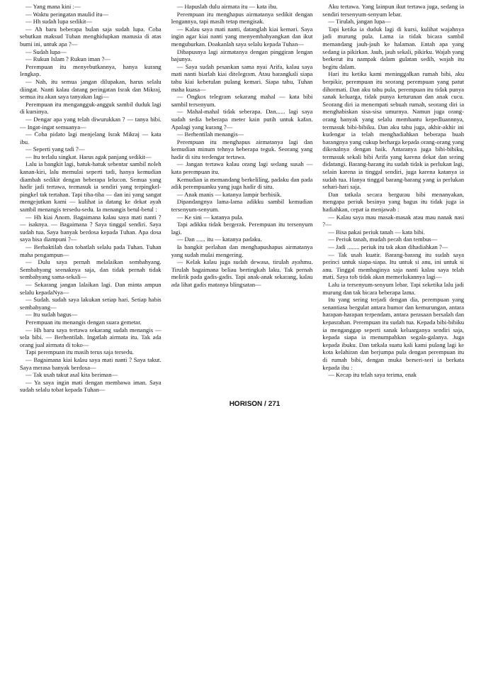— Yang mana kini :—
— Waktu peringatan maulid itu—
— Hh sudah lupa sedikit—
— Ah baru beberapa bulan saja sudah lupa. Coba sebutkan maksud Tuban menghidupkan manusia di atas bumi ini, untuk apa ?—
— Sudah lupa—
— Rukun Islam ? Rukun iman ?—
Perempuan itu menyebutkannya, hanya kurang lengkap.
— Nah, itu semua jangan dilupakan, harus selalu diingat. Nanti kalau datang peringatan Israk dan Mikraj, semua itu akan saya tanyakan lagi—
Perempuan itu mengangguk-angguk sambil duduk lagi di kursinya.
— Dengar apa yang telah diwurukkan ? — tanya bibi. — Ingat-ingat semuanya—
— Coba pidato lagi menjelang Israk Mikraj — kata ibu.
— Seperti yang tadi ?—
— Itu terlalu singkat. Harus agak panjang sedikit—
Lalu ia bangkit lagi, batuk-batuk sebentar sambil noleh kanan-kiri, lalu memulai seperti tadi, hanya kemudian diambah sedikit dengan beberapa lelucon. Semua yang hadir jadi tertawa, termasuk ia sendiri yang terpingkel-pingkel tak tertahan. Tapi tiba-tiba — dan ini yang sangat mengejutkan kami — kulihat ia datang ke dekat ayah sambil menangis tersedu-sedu. Ia menangis betul-betul :
— Hh kiai Anom. Bagaimana kalau saya mati nanti ? — isaknya. — Bagaimana ? Saya tinggal sendiri. Saya sudah tua. Saya banyak berdosa kepada Tuhan. Apa dosa saya bisa diampuni ?—
— Berbaktilah dan tobatlah selalu pada Tuhan. Tuhan maha pengampun—
— Dulu saya pernah melalaikan sembahyang. Sembahyang seenaknya saja, dan tidak pernah tidak sembahyang sama-sekali—
— Sekarang jangan lalaikan lagi. Dan minta ampun selalu kepadaNya—
— Sudah. sudah saya lakukan setiap hari. Setiap habis sembahyang—
— Itu sudah bagus—
Perempuan itu menangis dengan suara gemetar.
— Hh baru saya tertawa sekarang sudah menangis — sela bibi. — Berhentilah. Ingatlah airmata itu. Tak ada orang jual airmata di toko—
Tapi perempuan itu masih terus saja tersedu.
— Bagaimana kiai kalau saya mati nanti ? Saya takut. Saya merasa banyak berdosa—
— Tak usah takut asal kita beriman—
— Ya saya ingin mati dengan membawa iman. Saya sudah selalu tobat kepada Tuhan—
— Hapuslah dulu airmata itu — kata ibu.
Perempuan itu menghapus airmatanya sedikit dengan lengannya, tapi masih tetap mengisak.
— Kalau saya mati nanti, datanglah kiai kemari. Saya ingin agar kiai nanti yang menyembahyangkan dan ikut menguburkan. Doakanlah saya selalu kepada Tuhan—
Dibapusnya lagi airmatanya dengan pinggiran lengan bajunya.
— Saya sudah pesankan sama nyai Arifa, kalau saya mati nanti biarlah kiai ditelegram. Atau barangkali siapa tahu kiai kebetulan pulang kemari. Siapa tahu, Tuhan maha kuasa—
— Ongkos telegram sekarang mahal — kata bibi sambil tersenyum.
— Mahal-mahal tidak seberapa. Dan...... lagi saya sudah sedia beberapa meter kain putih untuk kafan. Apalagi yang kurang ?—
— Berhentilah menangis—
Perempuan itu menghapus airmatanya lagi dan kemudian minum tehnya beberapa teguk. Seorang yang hadir di situ terdengar tertawa.
— Jangan tertawa kalau orang lagi sedang susah — kata perempuan itu.
Kemudian ia memandang berkeliling, padaku dan pada adik perempuanku yang juga hadir di situ.
— Anak manis — katanya lampir berbisik.
Dipandangnya lama-lama adikku sambil kemudian tersenyum-senyum.
— Ke sini — katanya pula.
Tapi adikku tidak bergerak. Perempuan itu tersenyum lagi.
— Dan ...... itu — katanya padaku.
Ia bangkit perlahan dan menghapushapus airmatanya yang sudah mulai mengering.
— Kelak kalau juga sudah dewasa, tirulah ayahmu. Tirulah bagaimana beliau bertingkah laku. Tak pernah melirik pada gadis-gadis. Tapi anak-anak sekarang, kalau ada lihat gadis matanya blingsatan—
Aku tertawa. Yang lainpun ikut tertawa juga, sedang ia sendiri tersenyum-senyum lebar.
— Tirulah, jangan lupa—
Tapi ketika ia duduk lagi di kursi, kulihat wajahnya jadi murung pula. Lama ia tidak bicara sambil memandang jauh-jauh ke halaman. Entah apa yang sedang ia pikirkan. Jauh, jauh sekali, pikirku. Wajah yang berkerut itu nampak dalam gulatan sedih, wajah itu begitu dalam.
Hari itu ketika kami meninggalkan rumah bibi, aku berpikir, perempuan itu seorang perempuan yang patut dihormati. Dan aku tahu pula, perempuan itu tidak punya sanak keluarga, tidak punya keturunan dan anak cucu. Seorang diri ia menempati sebuah rumah, seorang diri ia menghabiskan sisa-sisa umurnya. Namun juga orang-orang banyak yang selalu membantu kepedluannnya, termasuk bibi-bibiku. Dan aku tahu juga, akhir-akhir ini kudengar ia telah menghadiahkan beberapa buah barangnya yang cukup berharga kepada orang-orang yang dikenalnya dengan baik. Antaranya juga bibi-bibiku, termasuk sekali bibi Arifa yang karena dekat dan sering didatangi. Barang-barang itu sudah tidak ia perlukan lagi, selain karena ia tinggal sendiri, juga karena katanya ia sudah tua. Hanya tinggal barang-barang yang ia perlukan sehari-hari saja.
Dan tatkala secara bergurau bibi menanyakan, mengapa periuk besinya yang bagus itu tidak juga ia hadiahkan, cepat ia menjawab :
— Kalau saya mau masak-masak atau mau nanak nasi ?—
— Bisa pakai periuk tanah — kata bibi.
— Periuk tanah, mudah pecah dan tembus—
— Jadi ........ periuk itu tak akan dihadiahkan ?—
— Tak usah kuatir. Barang-barang itu sudah saya perinci untuk siapa-siapa. Itu untuk si anu, ini untuk si anu. Tinggal membaginya saja nanti kalau saya telah mati. Saya tob tidak akan memerlukannya lagi—
Lalu ia tersenyum-senyum lebar. Tapi seketika lalu jadi murung dan tak bicara beberapa lama.
Itu yang sering terjadi dengan dia, perempuan yang senantiasa bergulat antara humor dan kemurungan, antara harapan-harapan terpendam, antara perasaan bersalah dan kepasrahan. Perempuan itu sudah tua. Kepada bibi-bibiku ia menganggap seperti sanak keluarganya sendiri saja, kepada siapa ia menumpahkan segala-galanya. Juga kepada ibuku. Dan tatkala suatu kali kami pulang lagi ke kota kelahiran dan berjumpa pula dengan perempuan itu di rumah bibi, dengan muka berseri-seri ia berkata kepada ibu :
— Kecap itu telah saya terima, enak
HORISON / 271